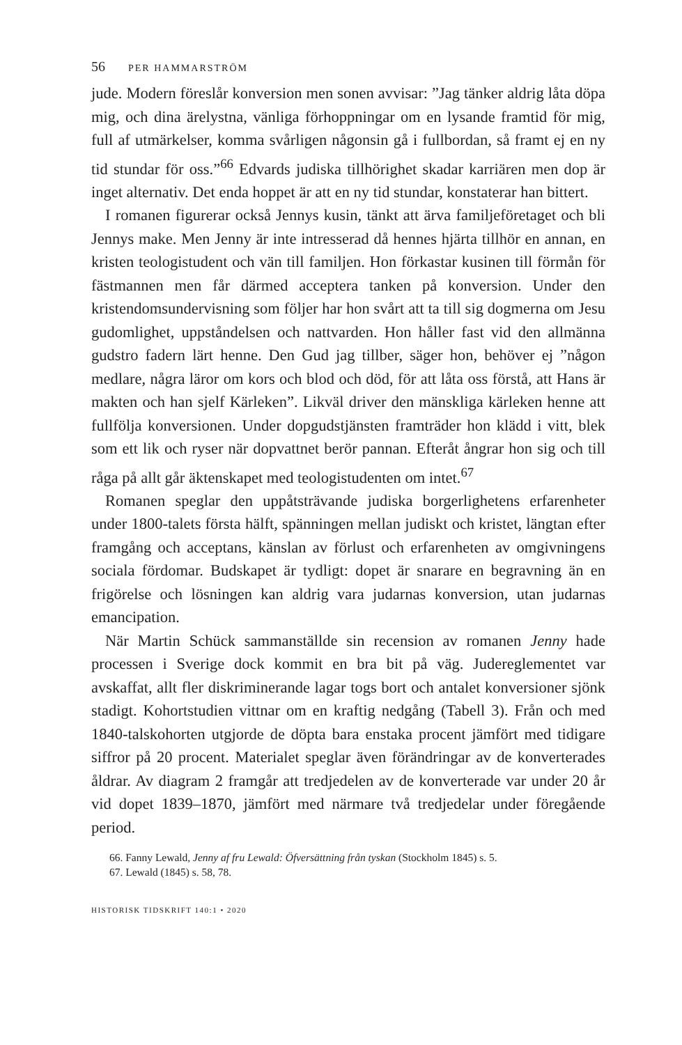56 PER HAMMARSTRÖM
jude. Modern föreslår konversion men sonen avvisar: ”Jag tänker aldrig låta döpa mig, och dina ärelystna, vänliga förhoppningar om en lysande framtid för mig, full af utmärkelser, komma svårligen någonsin gå i fullbordan, så framt ej en ny tid stundar för oss.”<sup>66</sup> Edvards judiska tillhörighet skadar karriären men dop är inget alternativ. Det enda hoppet är att en ny tid stundar, konstaterar han bittert.
I romanen figurerar också Jennys kusin, tänkt att ärva familjeföretaget och bli Jennys make. Men Jenny är inte intresserad då hennes hjärta tillhör en annan, en kristen teologistudent och vän till familjen. Hon förkastar kusinen till förmån för fästmannen men får därmed acceptera tanken på konversion. Under den kristendomsundervisning som följer har hon svårt att ta till sig dogmerna om Jesu gudomlighet, uppståndelsen och nattvarden. Hon håller fast vid den allmänna gudstro fadern lärt henne. Den Gud jag tillber, säger hon, behöver ej ”någon medlare, några läror om kors och blod och död, för att låta oss förstå, att Hans är makten och han sjelf Kärleken”. Likväl driver den mänskliga kärleken henne att fullfölja konversionen. Under dopgudstjänsten framträder hon klädd i vitt, blek som ett lik och ryser när dopvattnet berör pannan. Efteråt ångrar hon sig och till råga på allt går äktenskapet med teologistudenten om intet.<sup>67</sup>
Romanen speglar den uppåtsträvande judiska borgerlighetens erfarenheter under 1800-talets första hälft, spänningen mellan judiskt och kristet, längtan efter framgång och acceptans, känslan av förlust och erfarenheten av omgivningens sociala fördomar. Budskapet är tydligt: dopet är snarare en begravning än en frigörelse och lösningen kan aldrig vara judarnas konversion, utan judarnas emancipation.
När Martin Schück sammanställde sin recension av romanen Jenny hade processen i Sverige dock kommit en bra bit på väg. Judereglementet var avskaffat, allt fler diskriminerande lagar togs bort och antalet konversioner sjönk stadigt. Kohortstudien vittnar om en kraftig nedgång (Tabell 3). Från och med 1840-talskohorten utgjorde de döpta bara enstaka procent jämfört med tidigare siffror på 20 procent. Materialet speglar även förändringar av de konverterades åldrar. Av diagram 2 framgår att tredjedelen av de konverterade var under 20 år vid dopet 1839–1870, jämfört med närmare två tredjedelar under föregående period.
66. Fanny Lewald, Jenny af fru Lewald: Öfversättning från tyskan (Stockholm 1845) s. 5.
67. Lewald (1845) s. 58, 78.
HISTORISK TIDSKRIFT 140:1 • 2020